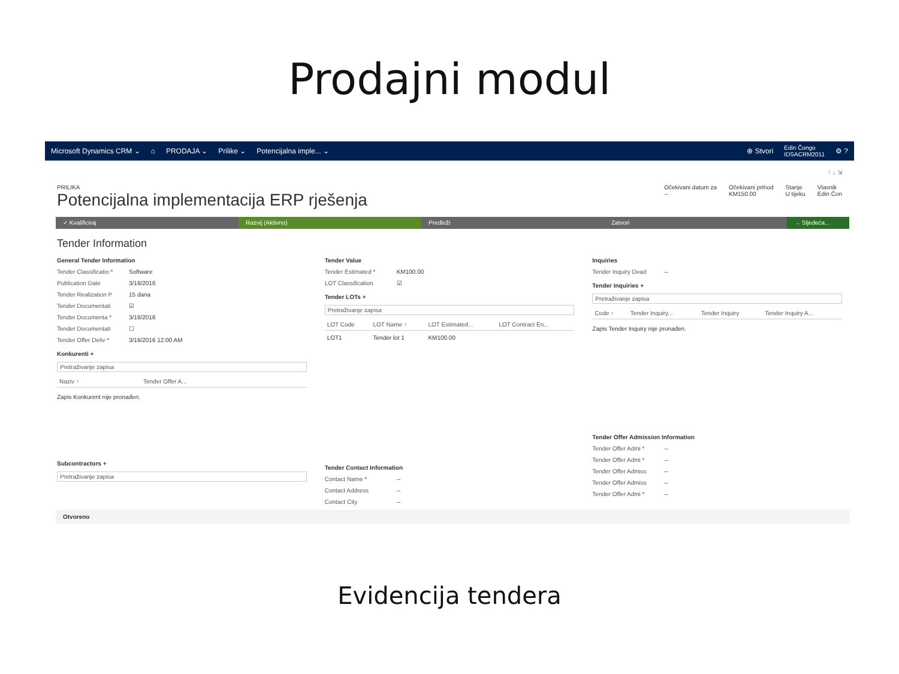Prodajni modul
Microsoft Dynamics CRM ⌄ ⌂ PRODAJA ⌄ Prilike ⌄ Potencijalna imple... ⌄ ⊕ Stvori Edin Čongo
IDSACRM2011 ⚙ ?
↑ ↓ ⇲
PRILIKA
Potencijalna implementacija ERP rješenja
Očekivani datum za
--
Očekivani prihod
KM150.00
Stanje
U tijeku
Vlasnik
Edin Čon
✓ Kvalificiraj Razvij (Aktivno) Predloži Zatvori → Sljedeća...
Tender Information
General Tender Information
Tender Classificatio * Software
Publication Date 3/18/2016
Tender Realization P 15 dana
Tender Documentati ☑
Tender Documenta * 3/16/2016
Tender Documentati ☐
Tender Offer Deliv * 3/16/2016 12:00 AM
Konkurenti +
Pretraživanje zapisa
| Naziv ↑ | Tender Offer A... |
| --- | --- |
Zapis Konkurent nije pronađen.
Subcontractors +
Pretraživanje zapisa
Tender Value
Tender Estimated * KM100.00
LOT Classification ☑
Tender LOTs +
Pretraživanje zapisa
| LOT Code | LOT Name ↑ | LOT Estimated... | LOT Contract En... |
| --- | --- | --- | --- |
| LOT1 | Tender lot 1 | KM100.00 | |
Tender Contact Information
Contact Name * --
Contact Address --
Contact City --
Inquiries
Tender Inquiry Dead --
Tender Inquiries +
Pretraživanje zapisa
| Code ↑ | Tender Inquiry... | Tender Inquiry | Tender Inquiry A... |
| --- | --- | --- | --- |
Zapis Tender Inquiry nije pronađen.
Tender Offer Admission Information
Tender Offer Admi * --
Tender Offer Admi * --
Tender Offer Admiss --
Tender Offer Admiss --
Tender Offer Admi * --
Otvoreno
Evidencija tendera